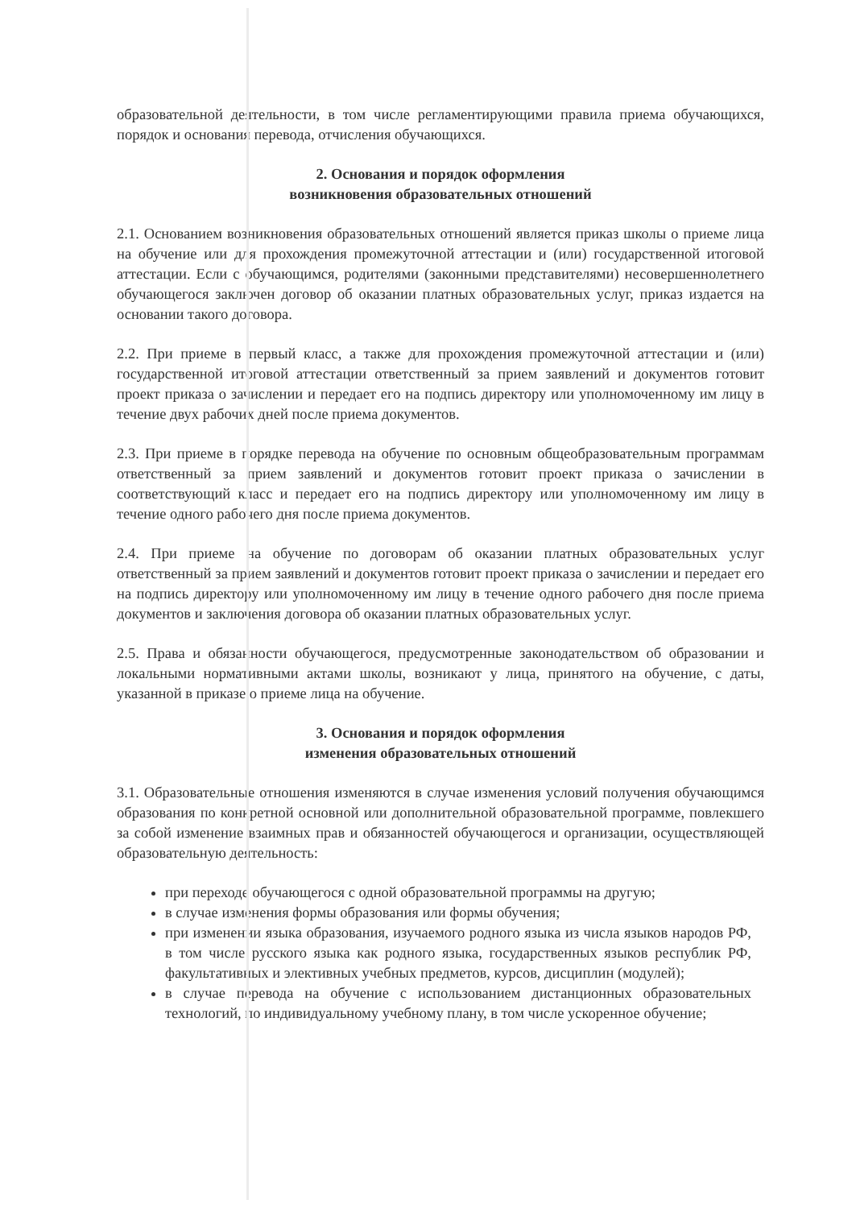образовательной деятельности, в том числе регламентирующими правила приема обучающихся, порядок и основания перевода, отчисления обучающихся.
2. Основания и порядок оформления
возникновения образовательных отношений
2.1. Основанием возникновения образовательных отношений является приказ школы о приеме лица на обучение или для прохождения промежуточной аттестации и (или) государственной итоговой аттестации. Если с обучающимся, родителями (законными представителями) несовершеннолетнего обучающегося заключен договор об оказании платных образовательных услуг, приказ издается на основании такого договора.
2.2. При приеме в первый класс, а также для прохождения промежуточной аттестации и (или) государственной итоговой аттестации ответственный за прием заявлений и документов готовит проект приказа о зачислении и передает его на подпись директору или уполномоченному им лицу в течение двух рабочих дней после приема документов.
2.3. При приеме в порядке перевода на обучение по основным общеобразовательным программам ответственный за прием заявлений и документов готовит проект приказа о зачислении в соответствующий класс и передает его на подпись директору или уполномоченному им лицу в течение одного рабочего дня после приема документов.
2.4. При приеме на обучение по договорам об оказании платных образовательных услуг ответственный за прием заявлений и документов готовит проект приказа о зачислении и передает его на подпись директору или уполномоченному им лицу в течение одного рабочего дня после приема документов и заключения договора об оказании платных образовательных услуг.
2.5. Права и обязанности обучающегося, предусмотренные законодательством об образовании и локальными нормативными актами школы, возникают у лица, принятого на обучение, с даты, указанной в приказе о приеме лица на обучение.
3. Основания и порядок оформления
изменения образовательных отношений
3.1. Образовательные отношения изменяются в случае изменения условий получения обучающимся образования по конкретной основной или дополнительной образовательной программе, повлекшего за собой изменение взаимных прав и обязанностей обучающегося и организации, осуществляющей образовательную деятельность:
при переходе обучающегося с одной образовательной программы на другую;
в случае изменения формы образования или формы обучения;
при изменении языка образования, изучаемого родного языка из числа языков народов РФ, в том числе русского языка как родного языка, государственных языков республик РФ, факультативных и элективных учебных предметов, курсов, дисциплин (модулей);
в случае перевода на обучение с использованием дистанционных образовательных технологий, по индивидуальному учебному плану, в том числе ускоренное обучение;